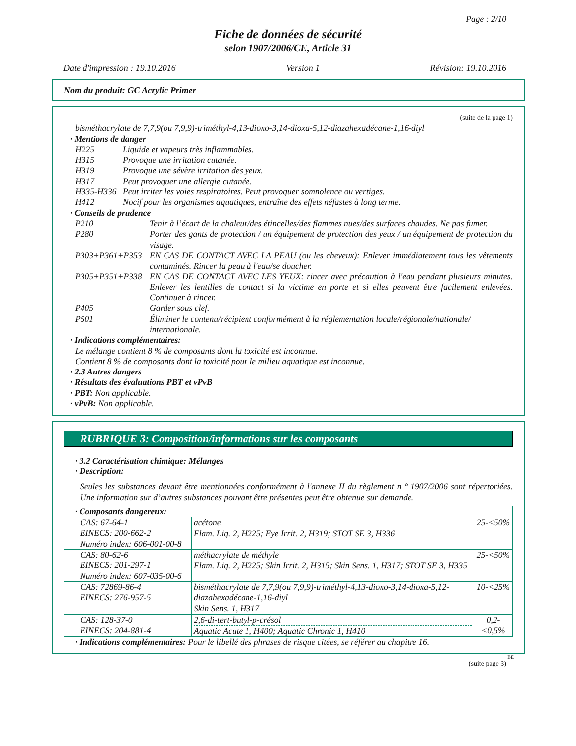Page : 2/10
Fiche de données de sécurité
selon 1907/2006/CE, Article 31
Date d'impression : 19.10.2016 Version 1 Révision: 19.10.2016
Nom du produit: GC Acrylic Primer
(suite de la page 1)
bisméthacrylate de 7,7,9(ou 7,9,9)-triméthyl-4,13-dioxo-3,14-dioxa-5,12-diazahexadécane-1,16-diyl
· Mentions de danger
H225 Liquide et vapeurs très inflammables.
H315 Provoque une irritation cutanée.
H319 Provoque une sévère irritation des yeux.
H317 Peut provoquer une allergie cutanée.
H335-H336 Peut irriter les voies respiratoires. Peut provoquer somnolence ou vertiges.
H412 Nocif pour les organismes aquatiques, entraîne des effets néfastes à long terme.
· Conseils de prudence
P210 Tenir à l’écart de la chaleur/des étincelles/des flammes nues/des surfaces chaudes. Ne pas fumer.
P280 Porter des gants de protection / un équipement de protection des yeux / un équipement de protection du visage.
P303+P361+P353 EN CAS DE CONTACT AVEC LA PEAU (ou les cheveux): Enlever immédiatement tous les vêtements contaminés. Rincer la peau à l'eau/se doucher.
P305+P351+P338 EN CAS DE CONTACT AVEC LES YEUX: rincer avec précaution à l'eau pendant plusieurs minutes. Enlever les lentilles de contact si la victime en porte et si elles peuvent être facilement enlevées. Continuer à rincer.
P405 Garder sous clef.
P501 Éliminer le contenu/récipient conformément à la réglementation locale/régionale/nationale/ internationale.
· Indications complémentaires:
Le mélange contient 8 % de composants dont la toxicité est inconnue.
Contient 8 % de composants dont la toxicité pour le milieu aquatique est inconnue.
· 2.3 Autres dangers
· Résultats des évaluations PBT et vPvB
· PBT: Non applicable.
· vPvB: Non applicable.
RUBRIQUE 3: Composition/informations sur les composants
· 3.2 Caractérisation chimique: Mélanges
· Description:
Seules les substances devant être mentionnées conformément à l'annexe II du règlement n ° 1907/2006 sont répertoriées. Une information sur d’autres substances pouvant être présentes peut être obtenue sur demande.
| · Composants dangereux: | | |
| CAS: 67-64-1 EINECS: 200-662-2 Numéro index: 606-001-00-8 | acétone Flam. Liq. 2, H225; Eye Irrit. 2, H319; STOT SE 3, H336 | 25-<50% |
| CAS: 80-62-6 EINECS: 201-297-1 Numéro index: 607-035-00-6 | méthacrylate de méthyle Flam. Liq. 2, H225; Skin Irrit. 2, H315; Skin Sens. 1, H317; STOT SE 3, H335 | 25-<50% |
| CAS: 72869-86-4 EINECS: 276-957-5 | bisméthacrylate de 7,7,9(ou 7,9,9)-triméthyl-4,13-dioxo-3,14-dioxa-5,12-diazahexadécane-1,16-diyl Skin Sens. 1, H317 | 10-<25% |
| CAS: 128-37-0 EINECS: 204-881-4 | 2,6-di-tert-butyl-p-crésol Aquatic Acute 1, H400; Aquatic Chronic 1, H410 | 0,2-<0,5% |
· Indications complémentaires: Pour le libellé des phrases de risque citées, se référer au chapitre 16.
BE
(suite page 3)